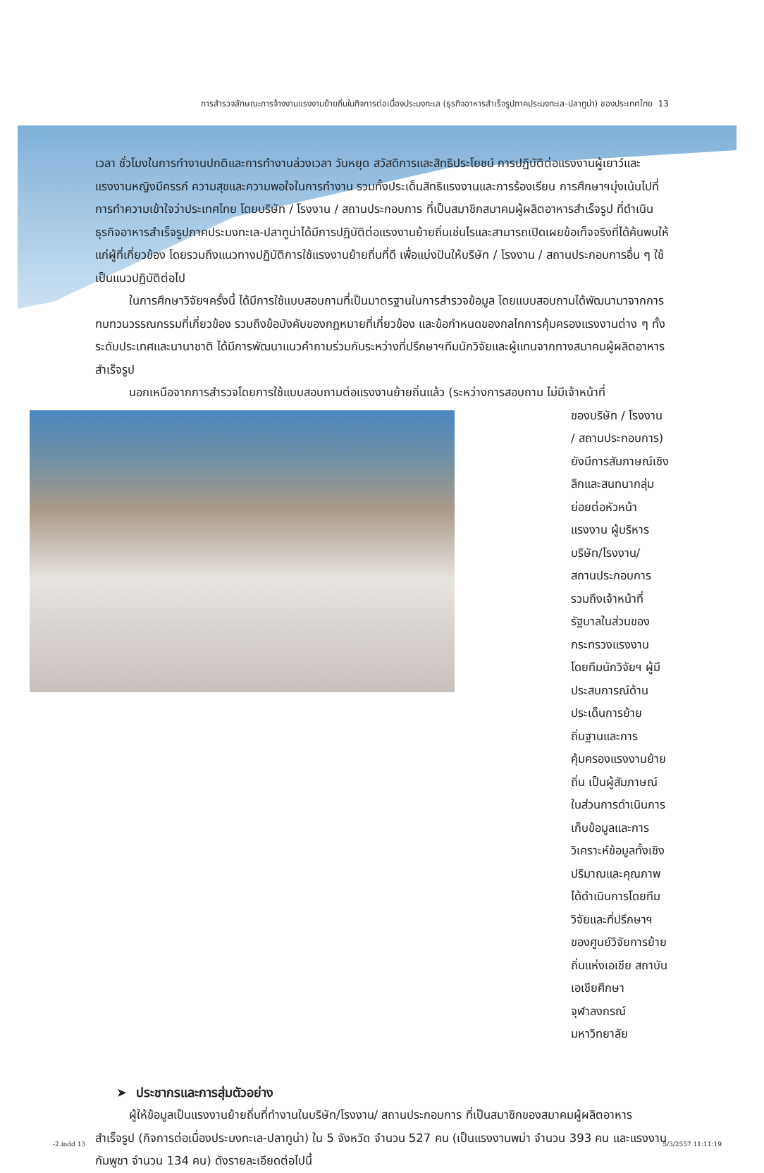การสำรวจลักษณะการจ้างงานแรงงานย้ายถิ่นในกิจการต่อเนื่องประมงทะเล (ธุรกิจอาหารสำเร็จรูปภาคประมงทะเล-ปลาทูน่า) ของประเทศไทย 13
เวลา ชั่วโมงในการทำงานปกติและการทำงานล่วงเวลา วันหยุด สวัสดิการและสิทธิประโยชน์ การปฏิบัติต่อแรงงานผู้เยาว์และแรงงานหญิงมีครรภ์ ความสุขและความพอใจในการทำงาน รวมทั้งประเด็นสิทธิแรงงานและการร้องเรียน การศึกษาฯมุ่งเน้นไปที่การทำความเข้าใจว่าประเทศไทย โดยบริษัท / โรงงาน / สถานประกอบการ ที่เป็นสมาชิกสมาคมผู้ผลิตอาหารสำเร็จรูป ที่ดำเนินธุรกิจอาหารสำเร็จรูปภาคประมงทะเล-ปลาทูน่าได้มีการปฏิบัติต่อแรงงานย้ายถิ่นเช่นไรและสามารถเปิดเผยข้อเท็จจริงที่ได้ค้นพบให้แก่ผู้ที่เกี่ยวข้อง โดยรวมถึงแนวทางปฏิบัติการใช้แรงงานย้ายถิ่นที่ดี เพื่อแบ่งปันให้บริษัท / โรงงาน / สถานประกอบการอื่น ๆ ใช้เป็นแนวปฏิบัติต่อไป
ในการศึกษาวิจัยฯครั้งนี้ ได้มีการใช้แบบสอบถามที่เป็นมาตรฐานในการสำรวจข้อมูล โดยแบบสอบถามได้พัฒนามาจากการทบทวนวรรณกรรมที่เกี่ยวข้อง รวมถึงข้อบังคับของกฎหมายที่เกี่ยวข้อง และข้อกำหนดของกลไกการคุ้มครองแรงงานต่าง ๆ ทั้งระดับประเทศและนานาชาติ ได้มีการพัฒนาแนวคำถามร่วมกันระหว่างที่ปรึกษาฯทีมนักวิจัยและผู้แทนจากทางสมาคมผู้ผลิตอาหารสำเร็จรูป
นอกเหนือจากการสำรวจโดยการใช้แบบสอบถามต่อแรงงานย้ายถิ่นแล้ว (ระหว่างการสอบถาม ไม่มีเจ้าหน้าที่
ของบริษัท / โรงงาน / สถานประกอบการ) ยังมีการสัมภาษณ์เชิงลึกและสนทนากลุ่มย่อยต่อหัวหน้าแรงงาน ผู้บริหารบริษัท/โรงงาน/ สถานประกอบการ รวมถึงเจ้าหน้าที่รัฐบาลในส่วนของกระทรวงแรงงาน โดยทีมนักวิจัยฯ ผู้มีประสบการณ์ด้านประเด็นการย้ายถิ่นฐานและการคุ้มครองแรงงานย้ายถิ่น เป็นผู้สัมภาษณ์ ในส่วนการดำเนินการเก็บข้อมูลและการวิเคราะห์ข้อมูลทั้งเชิงปริมาณและคุณภาพได้ดำเนินการโดยทีมวิจัยและที่ปรึกษาฯของศูนย์วิจัยการย้ายถิ่นแห่งเอเชีย สถาบันเอเชียศึกษา จุฬาลงกรณ์มหาวิทยาลัย
➤ ประชากรและการสุ่มตัวอย่าง
ผู้ให้ข้อมูลเป็นแรงงานย้ายถิ่นที่ทำงานในบริษัท/โรงงาน/ สถานประกอบการ ที่เป็นสมาชิกของสมาคมผู้ผลิตอาหารสำเร็จรูป (กิจการต่อเนื่องประมงทะเล-ปลาทูน่า) ใน 5 จังหวัด จำนวน 527 คน (เป็นแรงงานพม่า จำนวน 393 คน และแรงงานกัมพูชา จำนวน 134 คน) ดังรายละเอียดต่อไปนี้
-2.indd 13 5/3/2557 11:11:19